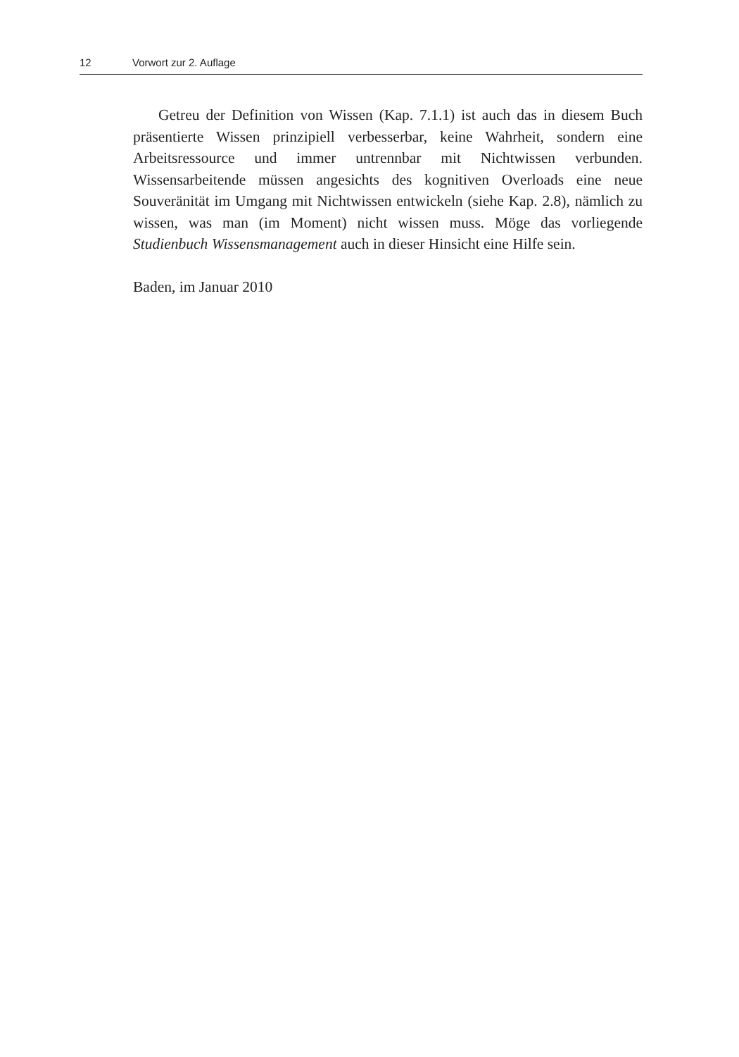12 Vorwort zur 2. Auflage
Getreu der Definition von Wissen (Kap. 7.1.1) ist auch das in diesem Buch präsentierte Wissen prinzipiell verbesserbar, keine Wahrheit, sondern eine Arbeitsressource und immer untrennbar mit Nichtwissen verbunden. Wissensarbeitende müssen angesichts des kognitiven Overloads eine neue Souveränität im Umgang mit Nichtwissen entwickeln (siehe Kap. 2.8), nämlich zu wissen, was man (im Moment) nicht wissen muss. Möge das vorliegende Studienbuch Wissensmanagement auch in dieser Hinsicht eine Hilfe sein.
Baden, im Januar 2010